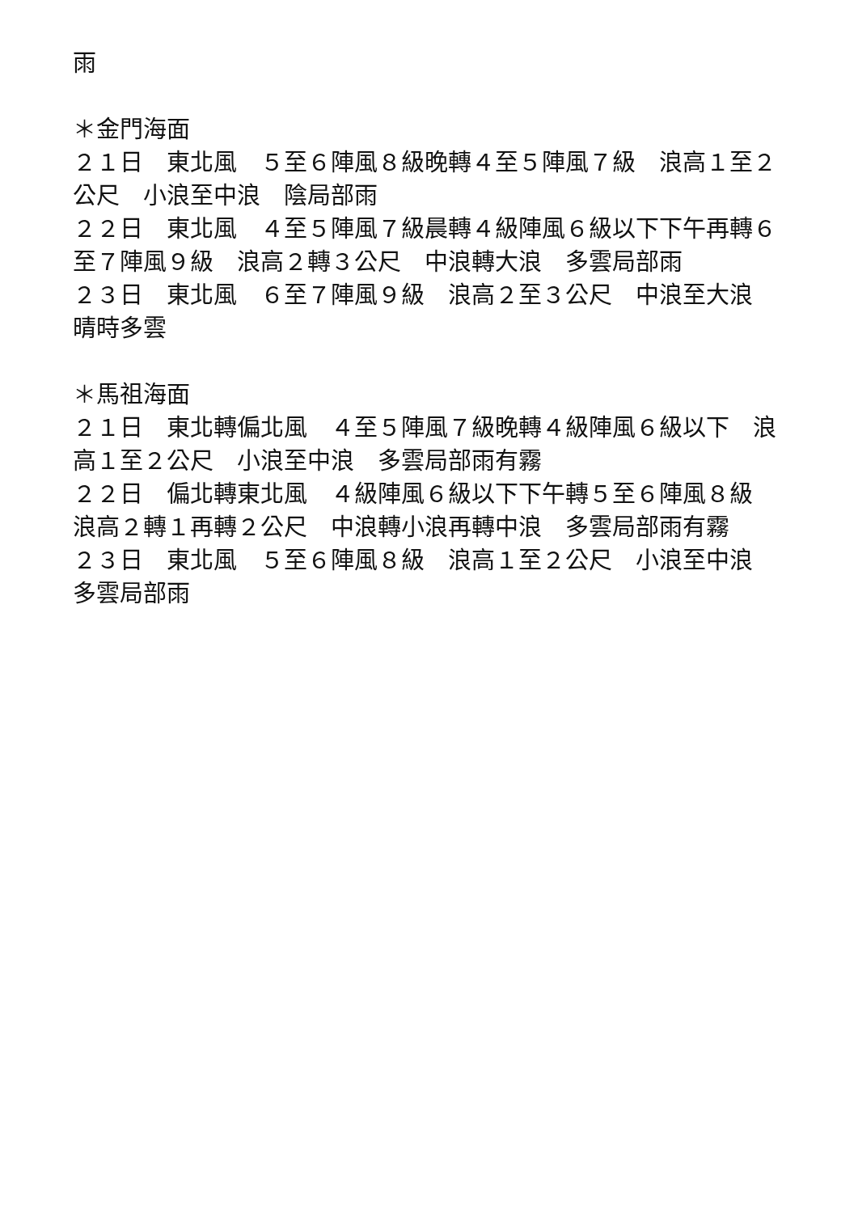雨
＊金門海面
２１日　東北風　５至６陣風８級晚轉４至５陣風７級　浪高１至２公尺　小浪至中浪　陰局部雨
２２日　東北風　４至５陣風７級晨轉４級陣風６級以下下午再轉６至７陣風９級　浪高２轉３公尺　中浪轉大浪　多雲局部雨
２３日　東北風　６至７陣風９級　浪高２至３公尺　中浪至大浪　晴時多雲
＊馬祖海面
２１日　東北轉偏北風　４至５陣風７級晚轉４級陣風６級以下　浪高１至２公尺　小浪至中浪　多雲局部雨有霧
２２日　偏北轉東北風　４級陣風６級以下下午轉５至６陣風８級　浪高２轉１再轉２公尺　中浪轉小浪再轉中浪　多雲局部雨有霧
２３日　東北風　５至６陣風８級　浪高１至２公尺　小浪至中浪　多雲局部雨